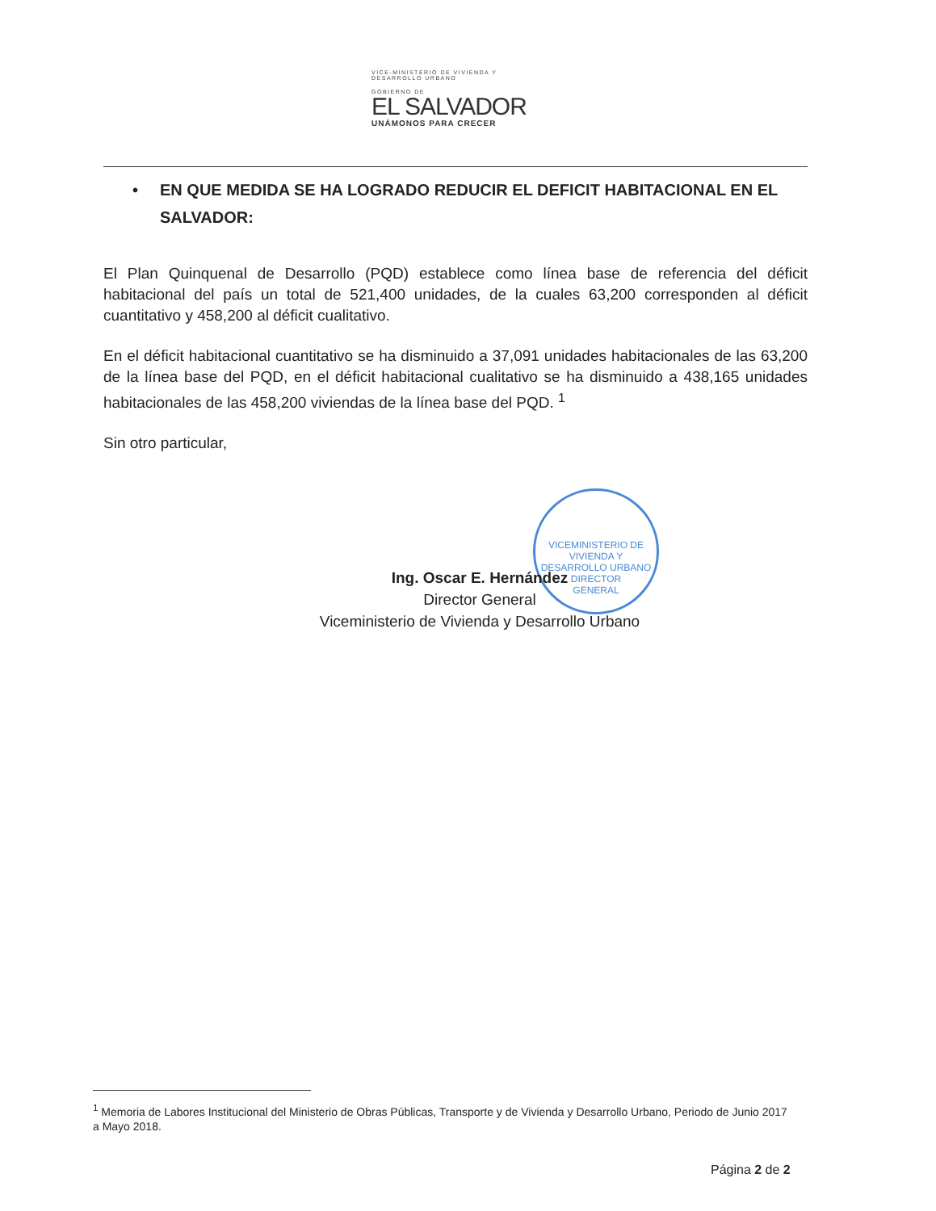VICE-MINISTERIO DE VIVIENDA Y
DESARROLLO URBANO
GOBIERNO DE
EL SALVADOR
UNÁMONOS PARA CRECER
VICEMINISTERIO DE VIVIENDA Y DESARROLLO URBANO
DIRECTOR
GENERAL
• EN QUE MEDIDA SE HA LOGRADO REDUCIR EL DEFICIT HABITACIONAL EN EL SALVADOR:
El Plan Quinquenal de Desarrollo (PQD) establece como línea base de referencia del déficit habitacional del país un total de 521,400 unidades, de la cuales 63,200 corresponden al déficit cuantitativo y 458,200 al déficit cualitativo.
En el déficit habitacional cuantitativo se ha disminuido a 37,091 unidades habitacionales de las 63,200 de la línea base del PQD, en el déficit habitacional cualitativo se ha disminuido a 438,165 unidades habitacionales de las 458,200 viviendas de la línea base del PQD. <sup>1</sup>
Sin otro particular,
Ing. Oscar E. Hernández
Director General
Viceministerio de Vivienda y Desarrollo Urbano
<sup>1</sup> Memoria de Labores Institucional del Ministerio de Obras Públicas, Transporte y de Vivienda y Desarrollo Urbano, Periodo de Junio 2017 a Mayo 2018.
Página 2 de 2